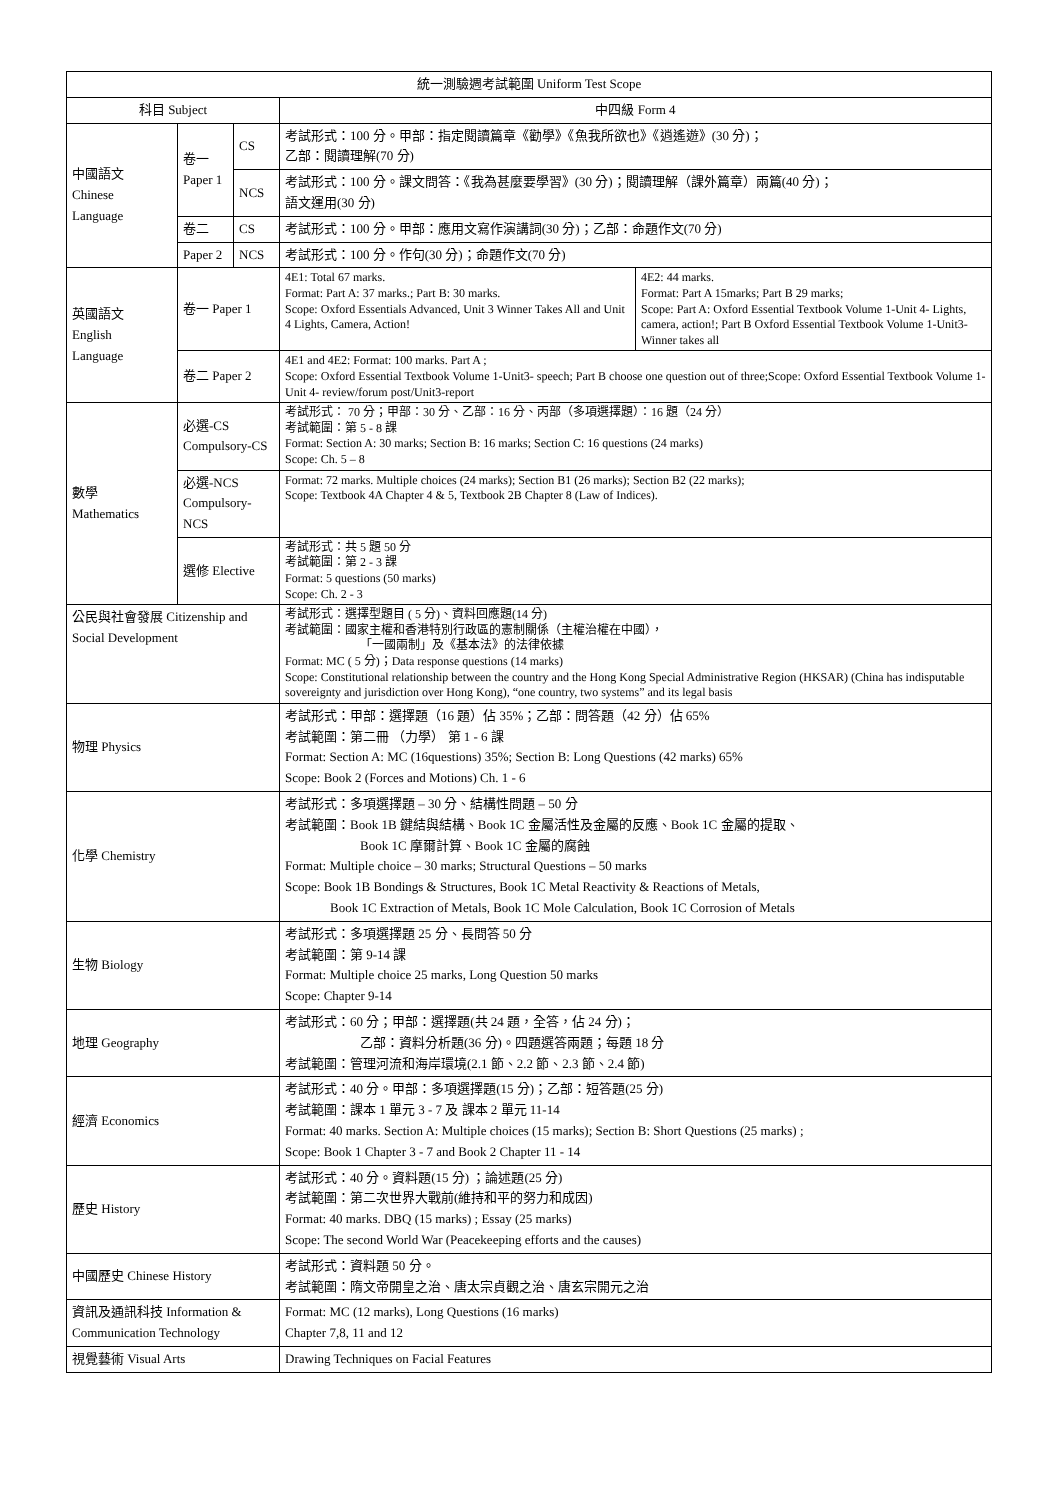| 統一測驗週考試範圍 Uniform Test Scope | | | |
| --- | --- | --- | --- |
| 科目 Subject | | | 中四級 Form 4 |
| 中國語文 Chinese Language | 卷一 Paper 1 | CS | 考試形式：100 分。甲部：指定閱讀篇章《勸學》《魚我所欲也》《逍遙遊》(30 分)； 乙部：閱讀理解(70 分) |
| | | NCS | 考試形式：100 分。課文問答：《我為甚麼要學習》(30 分)；閱讀理解（課外篇章）兩篇(40 分)； 語文運用(30 分) |
| | 卷二 | CS | 考試形式：100 分。甲部：應用文寫作演講詞(30 分)；乙部：命題作文(70 分) |
| | Paper 2 | NCS | 考試形式：100 分。作句(30 分)；命題作文(70 分) |
| 英國語文 English Language | 卷一 Paper 1 | | / 4E1: Total 67 marks. Format: Part A: 37 marks.; Part B: 30 marks. Scope: Oxford Essentials Advanced, Unit 3 Winner Takes All and Unit 4 Lights, Camera, Action! / 4E2: 44 marks. Format: Part A 15marks; Part B 29 marks; Scope: Part A: Oxford Essential Textbook Volume 1-Unit 4- Lights, camera, action!; Part B Oxford Essential Textbook Volume 1-Unit3- Winner takes all / |
| | 卷二 Paper 2 | | 4E1 and 4E2: Format: 100 marks. Part A ; Scope: Oxford Essential Textbook Volume 1-Unit3- speech; Part B choose one question out of three;Scope: Oxford Essential Textbook Volume 1-Unit 4- review/forum post/Unit3-report |
| 數學 Mathematics | 必選-CS Compulsory-CS | | 考試形式： 70 分；甲部：30 分、乙部：16 分、丙部（多項選擇題）：16 題（24 分） 考試範圍：第 5 - 8 課 Format: Section A: 30 marks; Section B: 16 marks; Section C: 16 questions (24 marks) Scope: Ch. 5 – 8 |
| | 必選-NCS Compulsory-NCS | | Format: 72 marks. Multiple choices (24 marks); Section B1 (26 marks); Section B2 (22 marks); Scope: Textbook 4A Chapter 4 & 5, Textbook 2B Chapter 8 (Law of Indices). |
| | 選修 Elective | | 考試形式：共 5 題 50 分 考試範圍：第 2 - 3 課 Format: 5 questions (50 marks) Scope: Ch. 2 - 3 |
| 公民與社會發展 Citizenship and Social Development | | | 考試形式：選擇型題目 ( 5 分)、資料回應題(14 分) 考試範圍：國家主權和香港特別行政區的憲制關係（主權治權在中國）， 「一國兩制」及《基本法》的法律依據 Format: MC ( 5 分)；Data response questions (14 marks) Scope: Constitutional relationship between the country and the Hong Kong Special Administrative Region (HKSAR) (China has indisputable sovereignty and jurisdiction over Hong Kong), “one country, two systems” and its legal basis |
| 物理 Physics | | | 考試形式：甲部：選擇題（16 題）佔 35%；乙部：問答題（42 分）佔 65% 考試範圍：第二冊 （力學） 第 1 - 6 課 Format: Section A: MC (16questions) 35%; Section B: Long Questions (42 marks) 65% Scope: Book 2 (Forces and Motions) Ch. 1 - 6 |
| 化學 Chemistry | | | 考試形式：多項選擇題 – 30 分、結構性問題 – 50 分 考試範圍：Book 1B 鍵結與結構、Book 1C 金屬活性及金屬的反應、Book 1C 金屬的提取、 Book 1C 摩爾計算、Book 1C 金屬的腐蝕 Format: Multiple choice – 30 marks; Structural Questions – 50 marks Scope: Book 1B Bondings & Structures, Book 1C Metal Reactivity & Reactions of Metals, Book 1C Extraction of Metals, Book 1C Mole Calculation, Book 1C Corrosion of Metals |
| 生物 Biology | | | 考試形式：多項選擇題 25 分、長問答 50 分 考試範圍：第 9-14 課 Format: Multiple choice 25 marks, Long Question 50 marks Scope: Chapter 9-14 |
| 地理 Geography | | | 考試形式：60 分；甲部：選擇題(共 24 題，全答，佔 24 分)； 乙部：資料分析題(36 分)。四題選答兩題；每題 18 分 考試範圍：管理河流和海岸環境(2.1 節、2.2 節、2.3 節、2.4 節) |
| 經濟 Economics | | | 考試形式：40 分。甲部：多項選擇題(15 分)；乙部：短答題(25 分) 考試範圍：課本 1 單元 3 - 7 及 課本 2 單元 11-14 Format: 40 marks. Section A: Multiple choices (15 marks); Section B: Short Questions (25 marks) ; Scope: Book 1 Chapter 3 - 7 and Book 2 Chapter 11 - 14 |
| 歷史 History | | | 考試形式：40 分。資料題(15 分) ；論述題(25 分) 考試範圍：第二次世界大戰前(維持和平的努力和成因) Format: 40 marks. DBQ (15 marks) ; Essay (25 marks) Scope: The second World War (Peacekeeping efforts and the causes) |
| 中國歷史 Chinese History | | | 考試形式：資料題 50 分。 考試範圍：隋文帝開皇之治、唐太宗貞觀之治、唐玄宗開元之治 |
| 資訊及通訊科技 Information & Communication Technology | | | Format: MC (12 marks), Long Questions (16 marks) Chapter 7,8, 11 and 12 |
| 視覺藝術 Visual Arts | | | Drawing Techniques on Facial Features |